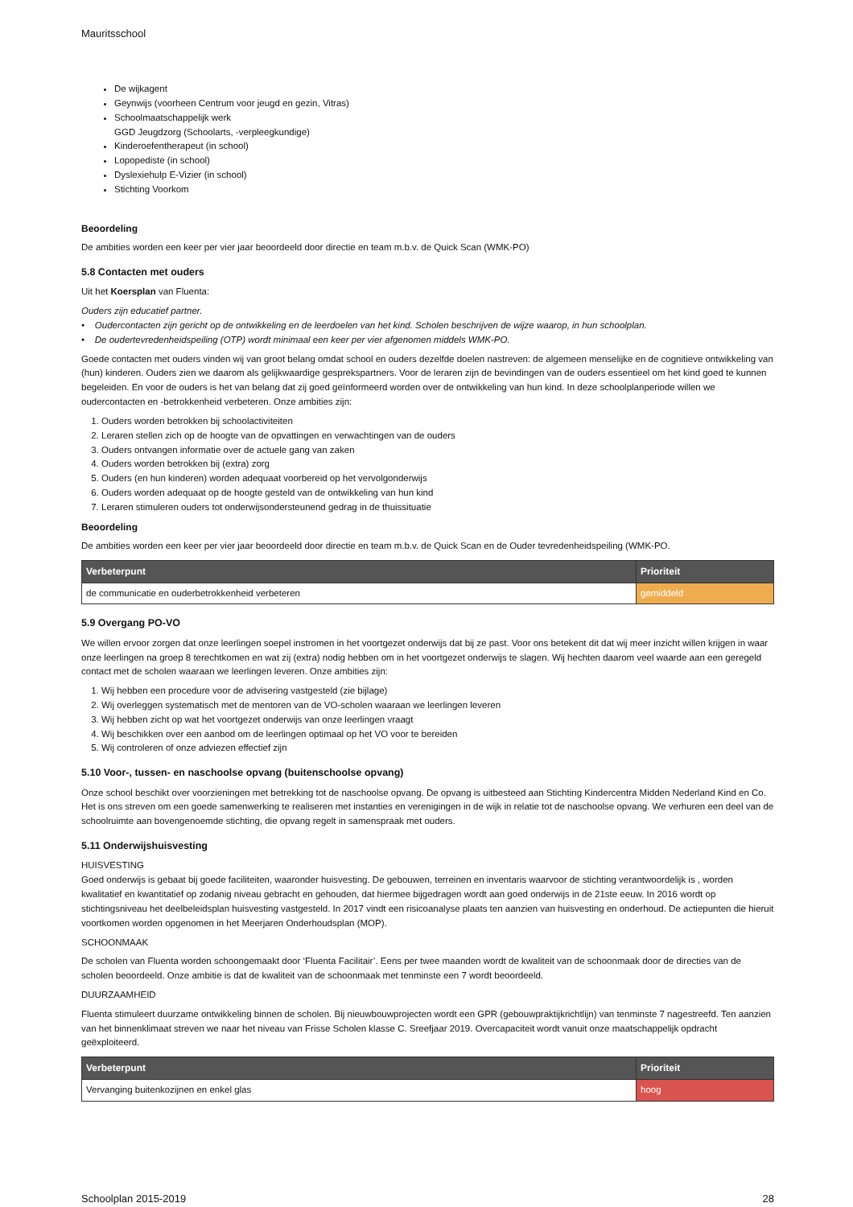Mauritsschool
De wijkagent
Geynwijs (voorheen Centrum voor jeugd en gezin, Vitras)
Schoolmaatschappelijk werk
GGD Jeugdzorg (Schoolarts, -verpleegkundige)
Kinderoefentherapeut (in school)
Lopopediste (in school)
Dyslexiehulp E-Vizier (in school)
Stichting Voorkom
Beoordeling
De ambities worden een keer per vier jaar beoordeeld door directie en team m.b.v. de Quick Scan (WMK-PO)
5.8 Contacten met ouders
Uit het Koersplan van Fluenta:
Ouders zijn educatief partner.
• Oudercontacten zijn gericht op de ontwikkeling en de leerdoelen van het kind. Scholen beschrijven de wijze waarop, in hun schoolplan.
• De oudertevredenheidspeiling (OTP) wordt minimaal een keer per vier afgenomen middels WMK-PO.
Goede contacten met ouders vinden wij van groot belang omdat school en ouders dezelfde doelen nastreven: de algemeen menselijke en de cognitieve ontwikkeling van (hun) kinderen. Ouders zien we daarom als gelijkwaardige gesprekspartners. Voor de leraren zijn de bevindingen van de ouders essentieel om het kind goed te kunnen begeleiden. En voor de ouders is het van belang dat zij goed geïnformeerd worden over de ontwikkeling van hun kind. In deze schoolplanperiode willen we oudercontacten en -betrokkenheid verbeteren. Onze ambities zijn:
1. Ouders worden betrokken bij schoolactiviteiten
2. Leraren stellen zich op de hoogte van de opvattingen en verwachtingen van de ouders
3. Ouders ontvangen informatie over de actuele gang van zaken
4. Ouders worden betrokken bij (extra) zorg
5. Ouders (en hun kinderen) worden adequaat voorbereid op het vervolgonderwijs
6. Ouders worden adequaat op de hoogte gesteld van de ontwikkeling van hun kind
7. Leraren stimuleren ouders tot onderwijsondersteunend gedrag in de thuissituatie
Beoordeling
De ambities worden een keer per vier jaar beoordeeld door directie en team m.b.v. de Quick Scan en de Ouder tevredenheidspeiling (WMK-PO.
| Verbeterpunt | Prioriteit |
| --- | --- |
| de communicatie en ouderbetrokkenheid verbeteren | gemiddeld |
5.9 Overgang PO-VO
We willen ervoor zorgen dat onze leerlingen soepel instromen in het voortgezet onderwijs dat bij ze past. Voor ons betekent dit dat wij meer inzicht willen krijgen in waar onze leerlingen na groep 8 terechtkomen en wat zij (extra) nodig hebben om in het voortgezet onderwijs te slagen. Wij hechten daarom veel waarde aan een geregeld contact met de scholen waaraan we leerlingen leveren. Onze ambities zijn:
1. Wij hebben een procedure voor de advisering vastgesteld (zie bijlage)
2. Wij overleggen systematisch met de mentoren van de VO-scholen waaraan we leerlingen leveren
3. Wij hebben zicht op wat het voortgezet onderwijs van onze leerlingen vraagt
4. Wij beschikken over een aanbod om de leerlingen optimaal op het VO voor te bereiden
5. Wij controleren of onze adviezen effectief zijn
5.10 Voor-, tussen- en naschoolse opvang (buitenschoolse opvang)
Onze school beschikt over voorzieningen met betrekking tot de naschoolse opvang. De opvang is uitbesteed aan Stichting Kindercentra Midden Nederland Kind en Co. Het is ons streven om een goede samenwerking te realiseren met instanties en verenigingen in de wijk in relatie tot de naschoolse opvang. We verhuren een deel van de schoolruimte aan bovengenoemde stichting, die opvang regelt in samenspraak met ouders.
5.11 Onderwijshuisvesting
HUISVESTING
Goed onderwijs is gebaat bij goede faciliteiten, waaronder huisvesting. De gebouwen, terreinen en inventaris waarvoor de stichting verantwoordelijk is , worden kwalitatief en kwantitatief op zodanig niveau gebracht en gehouden, dat hiermee bijgedragen wordt aan goed onderwijs in de 21ste eeuw. In 2016 wordt op stichtingsniveau het deelbeleidsplan huisvesting vastgesteld. In 2017 vindt een risicoanalyse plaats ten aanzien van huisvesting en onderhoud. De actiepunten die hieruit voortkomen worden opgenomen in het Meerjaren Onderhoudsplan (MOP).
SCHOONMAAK
De scholen van Fluenta worden schoongemaakt door ‘Fluenta Facilitair’. Eens per twee maanden wordt de kwaliteit van de schoonmaak door de directies van de scholen beoordeeld. Onze ambitie is dat de kwaliteit van de schoonmaak met tenminste een 7 wordt beoordeeld.
DUURZAAMHEID
Fluenta stimuleert duurzame ontwikkeling binnen de scholen. Bij nieuwbouwprojecten wordt een GPR (gebouwpraktijkrichtlijn) van tenminste 7 nagestreefd. Ten aanzien van het binnenklimaat streven we naar het niveau van Frisse Scholen klasse C. Sreefjaar 2019. Overcapaciteit wordt vanuit onze maatschappelijk opdracht geëxploiteerd.
| Verbeterpunt | Prioriteit |
| --- | --- |
| Vervanging buitenkozijnen en enkel glas | hoog |
Schoolplan 2015-2019 28